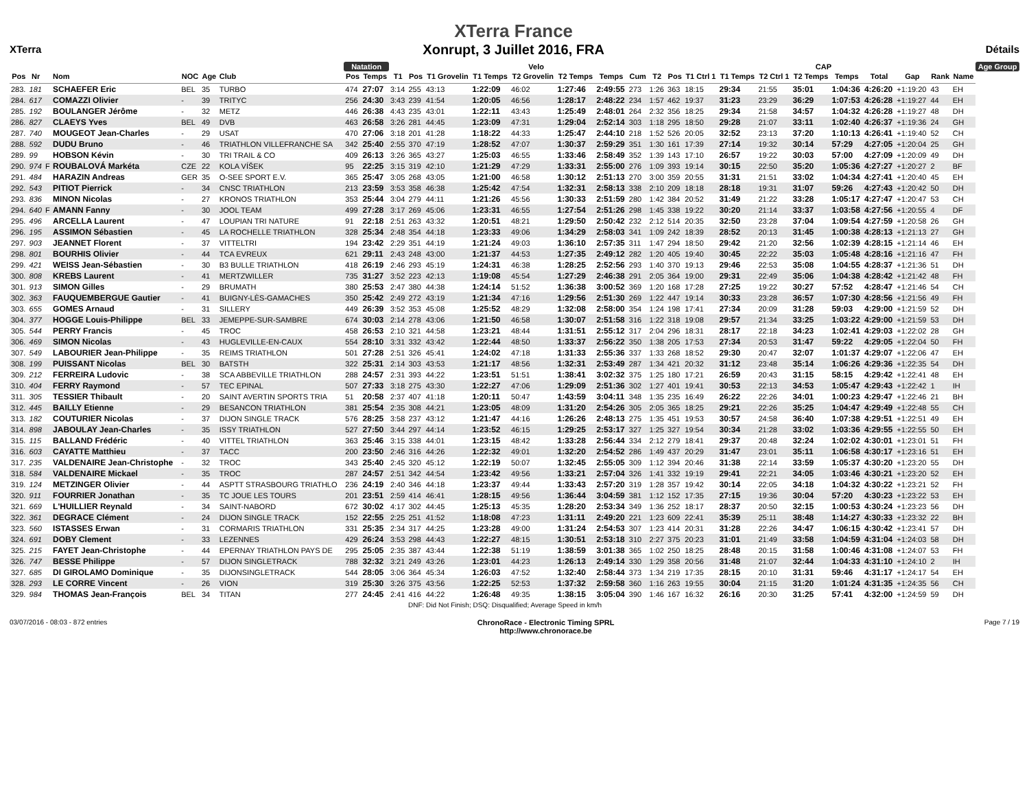XTerra
XTerra France
Xonrupt, 3 Juillet 2016, FRA
Détails
| | | | | | | | Natation | | | | Velo | | | | | | | | | CAP | | | | | | | | Age Group |
| --- | --- | --- | --- | --- | --- | --- | --- | --- | --- | --- | --- | --- | --- | --- | --- | --- | --- | --- | --- | --- | --- | --- | --- | --- | --- | --- | --- | --- |
| Pos | Nr | | Nom | NOC | Age | Club | Pos | Temps | T1 | Pos | T1 Grovelin | T1 Temps | T2 Grovelin | T2 Temps | Temps | Cum | T2 | Pos | T1 Ctrl 1 | T1 Temps | T2 Ctrl 1 | T2 Temps | Temps | Total | Gap | Rank | Name | |
| 283. | 181 | | SCHAEFER Eric | BEL | 35 | TURBO | 474 | 27:07 | 3:14 | 255 | 43:13 | 1:22:09 | 46:02 | 1:27:46 | 2:49:55 | 273 | 1:26 | 363 | 18:15 | 29:34 | 21:55 | 35:01 | 1:04:36 | 4:26:20 | +1:19:20 | 43 | EH | |
| 284. | 617 | | COMAZZI Olivier | - | 39 | TRITYC | 256 | 24:30 | 3:43 | 239 | 41:54 | 1:20:05 | 46:56 | 1:28:17 | 2:48:22 | 234 | 1:57 | 462 | 19:37 | 31:23 | 23:29 | 36:29 | 1:07:53 | 4:26:28 | +1:19:27 | 44 | EH | |
| 285. | 192 | | BOULANGER Jérôme | - | 32 | METZ | 446 | 26:38 | 4:43 | 235 | 43:01 | 1:22:11 | 43:43 | 1:25:49 | 2:48:01 | 264 | 2:32 | 356 | 18:25 | 29:34 | 21:58 | 34:57 | 1:04:32 | 4:26:28 | +1:19:27 | 48 | DH | |
| 286. | 827 | | CLAEYS Yves | BEL | 49 | DVB | 463 | 26:58 | 3:26 | 281 | 44:45 | 1:23:09 | 47:31 | 1:29:04 | 2:52:14 | 303 | 1:18 | 295 | 18:50 | 29:28 | 21:07 | 33:11 | 1:02:40 | 4:26:37 | +1:19:36 | 24 | GH | |
| 287. | 740 | | MOUGEOT Jean-Charles | - | 29 | USAT | 470 | 27:06 | 3:18 | 201 | 41:28 | 1:18:22 | 44:33 | 1:25:47 | 2:44:10 | 218 | 1:52 | 526 | 20:05 | 32:52 | 23:13 | 37:20 | 1:10:13 | 4:26:41 | +1:19:40 | 52 | CH | |
| 288. | 592 | | DUDU Bruno | - | 46 | TRIATHLON VILLEFRANCHE SA | 342 | 25:40 | 2:55 | 370 | 47:19 | 1:28:52 | 47:07 | 1:30:37 | 2:59:29 | 351 | 1:30 | 161 | 17:39 | 27:14 | 19:32 | 30:14 | 57:29 | 4:27:05 | +1:20:04 | 25 | GH | |
| 289. | 99 | | HOBSON Kévin | - | 30 | TRI TRAIL & CO | 409 | 26:13 | 3:26 | 365 | 43:27 | 1:25:03 | 46:55 | 1:33:46 | 2:58:49 | 352 | 1:39 | 143 | 17:10 | 26:57 | 19:22 | 30:03 | 57:00 | 4:27:09 | +1:20:09 | 49 | DH | |
| 290. | 974 | F | ROUBALOVÁ Markéta | CZE | 22 | KOLA VÍŠEK | 95 | 22:25 | 3:15 | 319 | 42:10 | 1:21:29 | 47:29 | 1:33:31 | 2:55:00 | 276 | 1:09 | 393 | 19:14 | 30:15 | 22:50 | 35:20 | 1:05:36 | 4:27:27 | +1:20:27 | 2 | BF | |
| 291. | 484 | | HARAZIN Andreas | GER | 35 | O-SEE SPORT E.V. | 365 | 25:47 | 3:05 | 268 | 43:05 | 1:21:00 | 46:58 | 1:30:12 | 2:51:13 | 270 | 3:00 | 359 | 20:55 | 31:31 | 21:51 | 33:02 | 1:04:34 | 4:27:41 | +1:20:40 | 45 | EH | |
| 292. | 543 | | PITIOT Pierrick | - | 34 | CNSC TRIATHLON | 213 | 23:59 | 3:53 | 358 | 46:38 | 1:25:42 | 47:54 | 1:32:31 | 2:58:13 | 338 | 2:10 | 209 | 18:18 | 28:18 | 19:31 | 31:07 | 59:26 | 4:27:43 | +1:20:42 | 50 | DH | |
| 293. | 836 | | MINON Nicolas | - | 27 | KRONOS TRIATHLON | 353 | 25:44 | 3:04 | 279 | 44:11 | 1:21:26 | 45:56 | 1:30:33 | 2:51:59 | 280 | 1:42 | 384 | 20:52 | 31:49 | 21:22 | 33:28 | 1:05:17 | 4:27:47 | +1:20:47 | 53 | CH | |
| 294. | 640 | F | AMANN Fanny | - | 30 | JOOL TEAM | 499 | 27:28 | 3:17 | 269 | 45:06 | 1:23:31 | 46:55 | 1:27:54 | 2:51:26 | 298 | 1:45 | 338 | 19:22 | 30:20 | 21:14 | 33:37 | 1:03:58 | 4:27:56 | +1:20:55 | 4 | DF | |
| 295. | 496 | | ARCELLA Laurent | - | 47 | LOUPIAN TRI NATURE | 91 | 22:18 | 2:51 | 263 | 43:32 | 1:20:51 | 48:21 | 1:29:50 | 2:50:42 | 232 | 2:12 | 514 | 20:35 | 32:50 | 23:28 | 37:04 | 1:09:54 | 4:27:59 | +1:20:58 | 26 | GH | |
| 296. | 195 | | ASSIMON Sébastien | - | 45 | LA ROCHELLE TRIATHLON | 328 | 25:34 | 2:48 | 354 | 44:18 | 1:23:33 | 49:06 | 1:34:29 | 2:58:03 | 341 | 1:09 | 242 | 18:39 | 28:52 | 20:13 | 31:45 | 1:00:38 | 4:28:13 | +1:21:13 | 27 | GH | |
| 297. | 903 | | JEANNET Florent | - | 37 | VITTELTRI | 194 | 23:42 | 2:29 | 351 | 44:19 | 1:21:24 | 49:03 | 1:36:10 | 2:57:35 | 311 | 1:47 | 294 | 18:50 | 29:42 | 21:20 | 32:56 | 1:02:39 | 4:28:15 | +1:21:14 | 46 | EH | |
| 298. | 801 | | BOURHIS Olivier | - | 44 | TCA EVREUX | 621 | 29:11 | 2:43 | 248 | 43:00 | 1:21:37 | 44:53 | 1:27:35 | 2:49:12 | 282 | 1:20 | 405 | 19:40 | 30:45 | 22:22 | 35:03 | 1:05:48 | 4:28:16 | +1:21:16 | 47 | FH | |
| 299. | 421 | | WEISS Jean-Sébastien | - | 30 | B3 BULLE TRIATHLON | 418 | 26:19 | 2:46 | 293 | 45:19 | 1:24:31 | 46:38 | 1:28:25 | 2:52:56 | 293 | 1:40 | 370 | 19:13 | 29:46 | 22:53 | 35:08 | 1:04:55 | 4:28:37 | +1:21:36 | 51 | DH | |
| 300. | 808 | | KREBS Laurent | - | 41 | MERTZWILLER | 735 | 31:27 | 3:52 | 223 | 42:13 | 1:19:08 | 45:54 | 1:27:29 | 2:46:38 | 291 | 2:05 | 364 | 19:00 | 29:31 | 22:49 | 35:06 | 1:04:38 | 4:28:42 | +1:21:42 | 48 | FH | |
| 301. | 913 | | SIMON Gilles | - | 29 | BRUMATH | 380 | 25:53 | 2:47 | 380 | 44:38 | 1:24:14 | 51:52 | 1:36:38 | 3:00:52 | 369 | 1:20 | 168 | 17:28 | 27:25 | 19:22 | 30:27 | 57:52 | 4:28:47 | +1:21:46 | 54 | CH | |
| 302. | 363 | | FAUQUEMBERGUE Gautier | - | 41 | BUIGNY-LÈS-GAMACHES | 350 | 25:42 | 2:49 | 272 | 43:19 | 1:21:34 | 47:16 | 1:29:56 | 2:51:30 | 269 | 1:22 | 447 | 19:14 | 30:33 | 23:28 | 36:57 | 1:07:30 | 4:28:56 | +1:21:56 | 49 | FH | |
| 303. | 655 | | GOMES Arnaud | - | 31 | SILLERY | 449 | 26:39 | 3:52 | 353 | 45:08 | 1:25:52 | 48:29 | 1:32:08 | 2:58:00 | 354 | 1:24 | 198 | 17:41 | 27:34 | 20:09 | 31:28 | 59:03 | 4:29:00 | +1:21:59 | 52 | DH | |
| 304. | 377 | | HOGGE Louis-Philippe | BEL | 33 | JEMEPPE-SUR-SAMBRE | 674 | 30:03 | 2:14 | 278 | 43:06 | 1:21:50 | 46:58 | 1:30:07 | 2:51:58 | 316 | 1:22 | 318 | 19:08 | 29:57 | 21:34 | 33:25 | 1:03:22 | 4:29:00 | +1:21:59 | 53 | DH | |
| 305. | 544 | | PERRY Francis | - | 45 | TROC | 458 | 26:53 | 2:10 | 321 | 44:58 | 1:23:21 | 48:44 | 1:31:51 | 2:55:12 | 317 | 2:04 | 296 | 18:31 | 28:17 | 22:18 | 34:23 | 1:02:41 | 4:29:03 | +1:22:02 | 28 | GH | |
| 306. | 469 | | SIMON Nicolas | - | 43 | HUGLEVILLE-EN-CAUX | 554 | 28:10 | 3:31 | 332 | 43:42 | 1:22:44 | 48:50 | 1:33:37 | 2:56:22 | 350 | 1:38 | 205 | 17:53 | 27:34 | 20:53 | 31:47 | 59:22 | 4:29:05 | +1:22:04 | 50 | FH | |
| 307. | 549 | | LABOURIER Jean-Philippe | - | 35 | REIMS TRIATHLON | 501 | 27:28 | 2:51 | 326 | 45:41 | 1:24:02 | 47:18 | 1:31:33 | 2:55:36 | 337 | 1:33 | 268 | 18:52 | 29:30 | 20:47 | 32:07 | 1:01:37 | 4:29:07 | +1:22:06 | 47 | EH | |
| 308. | 199 | | PUISSANT Nicolas | BEL | 30 | BATSTH | 322 | 25:31 | 2:14 | 303 | 43:53 | 1:21:17 | 48:56 | 1:32:31 | 2:53:49 | 287 | 1:34 | 421 | 20:32 | 31:12 | 23:48 | 35:14 | 1:06:26 | 4:29:36 | +1:22:35 | 54 | DH | |
| 309. | 212 | | FERREIRA Ludovic | - | 38 | SCA ABBEVILLE TRIATHLON | 288 | 24:57 | 2:31 | 393 | 44:22 | 1:23:51 | 51:51 | 1:38:41 | 3:02:32 | 375 | 1:25 | 180 | 17:21 | 26:59 | 20:43 | 31:15 | 58:15 | 4:29:42 | +1:22:41 | 48 | EH | |
| 310. | 404 | | FERRY Raymond | - | 57 | TEC EPINAL | 507 | 27:33 | 3:18 | 275 | 43:30 | 1:22:27 | 47:06 | 1:29:09 | 2:51:36 | 302 | 1:27 | 401 | 19:41 | 30:53 | 22:13 | 34:53 | 1:05:47 | 4:29:43 | +1:22:42 | 1 | IH | |
| 311. | 305 | | TESSIER Thibault | - | 20 | SAINT AVERTIN SPORTS TRIA | 51 | 20:58 | 2:37 | 407 | 41:18 | 1:20:11 | 50:47 | 1:43:59 | 3:04:11 | 348 | 1:35 | 235 | 16:49 | 26:22 | 22:26 | 34:01 | 1:00:23 | 4:29:47 | +1:22:46 | 21 | BH | |
| 312. | 445 | | BAILLY Etienne | - | 29 | BESANCON TRIATHLON | 381 | 25:54 | 2:35 | 308 | 44:21 | 1:23:05 | 48:09 | 1:31:20 | 2:54:26 | 305 | 2:05 | 365 | 18:25 | 29:21 | 22:26 | 35:25 | 1:04:47 | 4:29:49 | +1:22:48 | 55 | CH | |
| 313. | 182 | | COUTURIER Nicolas | - | 37 | DIJON SINGLE TRACK | 576 | 28:25 | 3:58 | 237 | 43:12 | 1:21:47 | 44:16 | 1:26:26 | 2:48:13 | 275 | 1:35 | 451 | 19:53 | 30:57 | 24:58 | 36:40 | 1:07:38 | 4:29:51 | +1:22:51 | 49 | EH | |
| 314. | 898 | | JABOULAY Jean-Charles | - | 35 | ISSY TRIATHLON | 527 | 27:50 | 3:44 | 297 | 44:14 | 1:23:52 | 46:15 | 1:29:25 | 2:53:17 | 327 | 1:25 | 327 | 19:54 | 30:34 | 21:28 | 33:02 | 1:03:36 | 4:29:55 | +1:22:55 | 50 | EH | |
| 315. | 115 | | BALLAND Frédéric | - | 40 | VITTEL TRIATHLON | 363 | 25:46 | 3:15 | 338 | 44:01 | 1:23:15 | 48:42 | 1:33:28 | 2:56:44 | 334 | 2:12 | 279 | 18:41 | 29:37 | 20:48 | 32:24 | 1:02:02 | 4:30:01 | +1:23:01 | 51 | FH | |
| 316. | 603 | | CAYATTE Matthieu | - | 37 | TACC | 200 | 23:50 | 2:46 | 316 | 44:26 | 1:22:32 | 49:01 | 1:32:20 | 2:54:52 | 286 | 1:49 | 437 | 20:29 | 31:47 | 23:01 | 35:11 | 1:06:58 | 4:30:17 | +1:23:16 | 51 | EH | |
| 317. | 235 | | VALDENAIRE Jean-Christophe | - | 32 | TROC | 343 | 25:40 | 2:45 | 320 | 45:12 | 1:22:19 | 50:07 | 1:32:45 | 2:55:05 | 309 | 1:12 | 394 | 20:46 | 31:38 | 22:14 | 33:59 | 1:05:37 | 4:30:20 | +1:23:20 | 55 | DH | |
| 318. | 584 | | VALDENAIRE Mickael | - | 35 | TROC | 287 | 24:57 | 2:51 | 342 | 44:54 | 1:23:42 | 49:56 | 1:33:21 | 2:57:04 | 326 | 1:41 | 332 | 19:19 | 29:41 | 22:21 | 34:05 | 1:03:46 | 4:30:21 | +1:23:20 | 52 | EH | |
| 319. | 124 | | METZINGER Olivier | - | 44 | ASPTT STRASBOURG TRIATHLO | 236 | 24:19 | 2:40 | 346 | 44:18 | 1:23:37 | 49:44 | 1:33:43 | 2:57:20 | 319 | 1:28 | 357 | 19:42 | 30:14 | 22:05 | 34:18 | 1:04:32 | 4:30:22 | +1:23:21 | 52 | FH | |
| 320. | 911 | | FOURRIER Jonathan | - | 35 | TC JOUE LES TOURS | 201 | 23:51 | 2:59 | 414 | 46:41 | 1:28:15 | 49:56 | 1:36:44 | 3:04:59 | 381 | 1:12 | 152 | 17:35 | 27:15 | 19:36 | 30:04 | 57:20 | 4:30:23 | +1:23:22 | 53 | EH | |
| 321. | 669 | | L'HUILLIER Reynald | - | 34 | SAINT-NABORD | 672 | 30:02 | 4:17 | 302 | 44:45 | 1:25:13 | 45:35 | 1:28:20 | 2:53:34 | 349 | 1:36 | 252 | 18:17 | 28:37 | 20:50 | 32:15 | 1:00:53 | 4:30:24 | +1:23:23 | 56 | DH | |
| 322. | 361 | | DEGRACE Clément | - | 24 | DIJON SINGLE TRACK | 152 | 22:55 | 2:25 | 251 | 41:52 | 1:18:08 | 47:23 | 1:31:11 | 2:49:20 | 221 | 1:23 | 609 | 22:41 | 35:39 | 25:11 | 38:48 | 1:14:27 | 4:30:33 | +1:23:32 | 22 | BH | |
| 323. | 560 | | ISTASSES Erwan | - | 31 | CORMARIS TRIATHLON | 331 | 25:35 | 2:34 | 317 | 44:25 | 1:23:28 | 49:00 | 1:31:24 | 2:54:53 | 307 | 1:23 | 414 | 20:31 | 31:28 | 22:26 | 34:47 | 1:06:15 | 4:30:42 | +1:23:41 | 57 | DH | |
| 324. | 691 | | DOBY Clement | - | 33 | LEZENNES | 429 | 26:24 | 3:53 | 298 | 44:43 | 1:22:27 | 48:15 | 1:30:51 | 2:53:18 | 310 | 2:27 | 375 | 20:23 | 31:01 | 21:49 | 33:58 | 1:04:59 | 4:31:04 | +1:24:03 | 58 | DH | |
| 325. | 215 | | FAYET Jean-Christophe | - | 44 | EPERNAY TRIATHLON PAYS DE | 295 | 25:05 | 2:35 | 387 | 43:44 | 1:22:38 | 51:19 | 1:38:59 | 3:01:38 | 365 | 1:02 | 250 | 18:25 | 28:48 | 20:15 | 31:58 | 1:00:46 | 4:31:08 | +1:24:07 | 53 | FH | |
| 326. | 747 | | BESSE Philippe | - | 57 | DIJON SINGLETRACK | 788 | 32:32 | 3:21 | 249 | 43:26 | 1:23:01 | 44:23 | 1:26:13 | 2:49:14 | 330 | 1:29 | 358 | 20:56 | 31:48 | 21:07 | 32:44 | 1:04:33 | 4:31:10 | +1:24:10 | 2 | IH | |
| 327. | 685 | | DI GIROLAMO Dominique | - | 35 | DIJONSINGLETRACK | 544 | 28:05 | 3:06 | 364 | 45:34 | 1:26:03 | 47:52 | 1:32:40 | 2:58:44 | 373 | 1:34 | 219 | 17:35 | 28:15 | 20:10 | 31:31 | 59:46 | 4:31:17 | +1:24:17 | 54 | EH | |
| 328. | 293 | | LE CORRE Vincent | - | 26 | VION | 319 | 25:30 | 3:26 | 375 | 43:56 | 1:22:25 | 52:53 | 1:37:32 | 2:59:58 | 360 | 1:16 | 263 | 19:55 | 30:04 | 21:15 | 31:20 | 1:01:24 | 4:31:35 | +1:24:35 | 56 | CH | |
| 329. | 984 | | THOMAS Jean-François | BEL | 34 | TITAN | 277 | 24:45 | 2:41 | 416 | 44:22 | 1:26:48 | 49:35 | 1:38:15 | 3:05:04 | 390 | 1:46 | 167 | 16:32 | 26:16 | 20:30 | 31:25 | 57:41 | 4:32:00 | +1:24:59 | 59 | DH | |
DNF: Did Not Finish; DSQ: Disqualified; Average Speed in km/h
03/07/2016 - 08:03 - 872 entries
ChronoRace - Electronic Timing SPRL
http://www.chronorace.be
Page 7 / 19